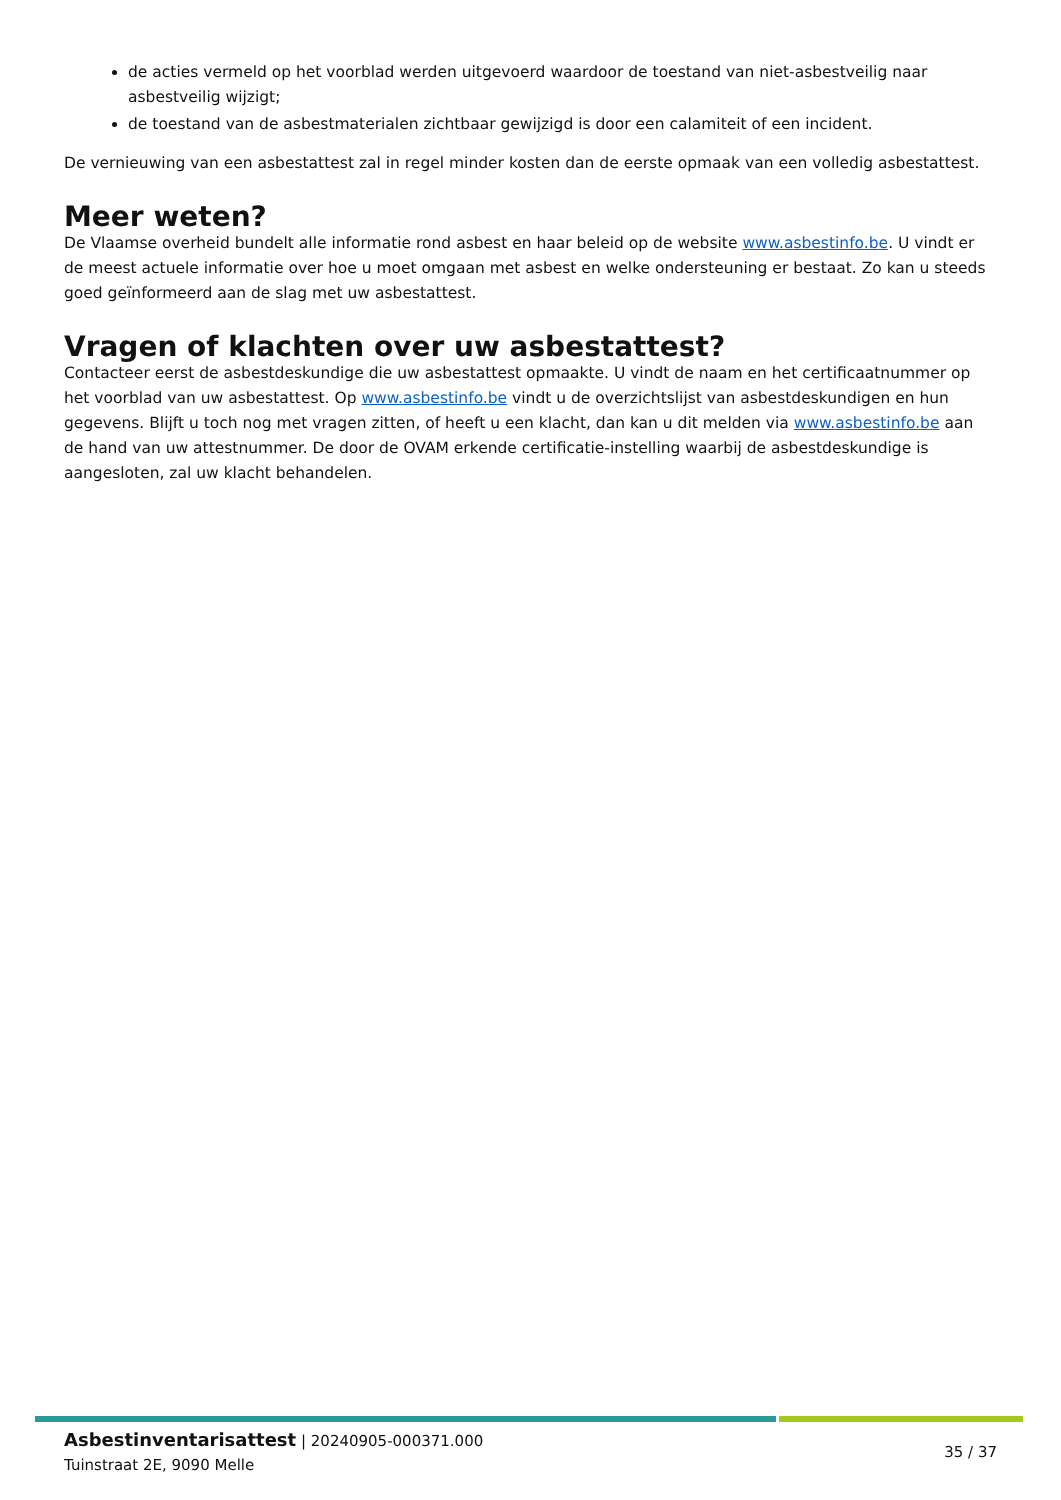de acties vermeld op het voorblad werden uitgevoerd waardoor de toestand van niet-asbestveilig naar asbestveilig wijzigt;
de toestand van de asbestmaterialen zichtbaar gewijzigd is door een calamiteit of een incident.
De vernieuwing van een asbestattest zal in regel minder kosten dan de eerste opmaak van een volledig asbestattest.
Meer weten?
De Vlaamse overheid bundelt alle informatie rond asbest en haar beleid op de website www.asbestinfo.be. U vindt er de meest actuele informatie over hoe u moet omgaan met asbest en welke ondersteuning er bestaat. Zo kan u steeds goed geïnformeerd aan de slag met uw asbestattest.
Vragen of klachten over uw asbestattest?
Contacteer eerst de asbestdeskundige die uw asbestattest opmaakte. U vindt de naam en het certificaatnummer op het voorblad van uw asbestattest. Op www.asbestinfo.be vindt u de overzichtslijst van asbestdeskundigen en hun gegevens. Blijft u toch nog met vragen zitten, of heeft u een klacht, dan kan u dit melden via www.asbestinfo.be aan de hand van uw attestnummer. De door de OVAM erkende certificatie-instelling waarbij de asbestdeskundige is aangesloten, zal uw klacht behandelen.
Asbestinventarisattest | 20240905-000371.000
Tuinstraat 2E, 9090 Melle
35 / 37